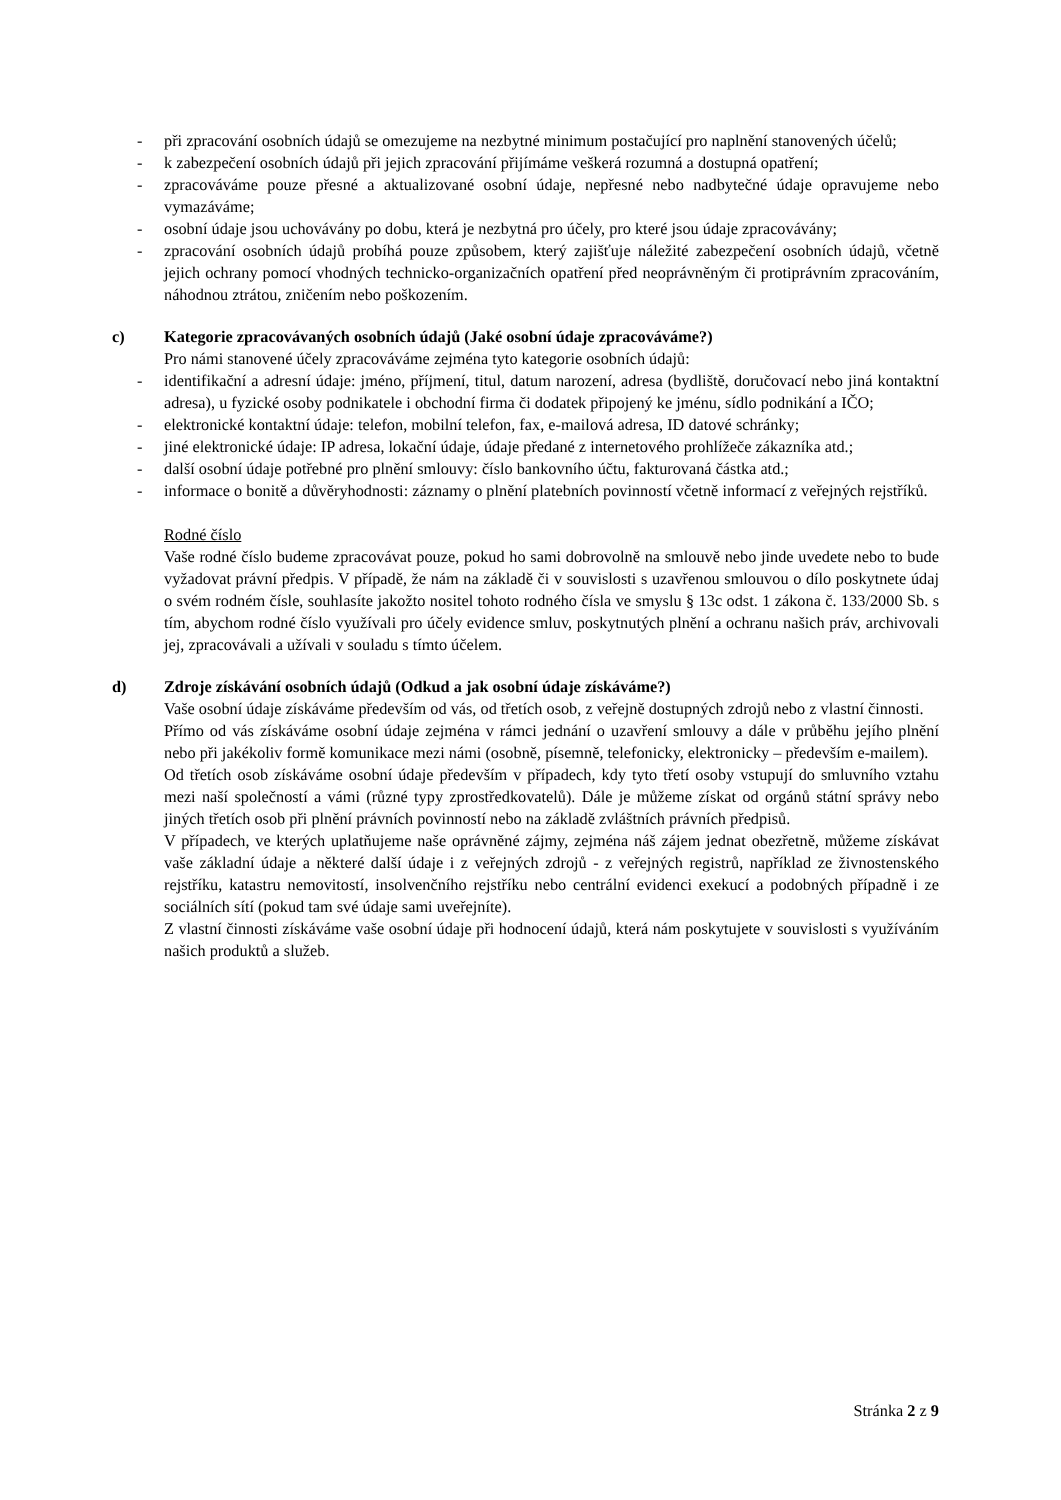- při zpracování osobních údajů se omezujeme na nezbytné minimum postačující pro naplnění stanovených účelů;
- k zabezpečení osobních údajů při jejich zpracování přijímáme veškerá rozumná a dostupná opatření;
- zpracováváme pouze přesné a aktualizované osobní údaje, nepřesné nebo nadbytečné údaje opravujeme nebo vymazáváme;
- osobní údaje jsou uchovávány po dobu, která je nezbytná pro účely, pro které jsou údaje zpracovávány;
- zpracování osobních údajů probíhá pouze způsobem, který zajišťuje náležité zabezpečení osobních údajů, včetně jejich ochrany pomocí vhodných technicko-organizačních opatření před neoprávněným či protiprávním zpracováním, náhodnou ztrátou, zničením nebo poškozením.
c) Kategorie zpracovávaných osobních údajů (Jaké osobní údaje zpracováváme?)
Pro námi stanovené účely zpracováváme zejména tyto kategorie osobních údajů:
- identifikační a adresní údaje: jméno, příjmení, titul, datum narození, adresa (bydliště, doručovací nebo jiná kontaktní adresa), u fyzické osoby podnikatele i obchodní firma či dodatek připojený ke jménu, sídlo podnikání a IČO;
- elektronické kontaktní údaje: telefon, mobilní telefon, fax, e-mailová adresa, ID datové schránky;
- jiné elektronické údaje: IP adresa, lokační údaje, údaje předané z internetového prohlížeče zákazníka atd.;
- další osobní údaje potřebné pro plnění smlouvy: číslo bankovního účtu, fakturovaná částka atd.;
- informace o bonitě a důvěryhodnosti: záznamy o plnění platebních povinností včetně informací z veřejných rejstříků.
Rodné číslo
Vaše rodné číslo budeme zpracovávat pouze, pokud ho sami dobrovolně na smlouvě nebo jinde uvedete nebo to bude vyžadovat právní předpis. V případě, že nám na základě či v souvislosti s uzavřenou smlouvou o dílo poskytnete údaj o svém rodném čísle, souhlasíte jakožto nositel tohoto rodného čísla ve smyslu § 13c odst. 1 zákona č. 133/2000 Sb. s tím, abychom rodné číslo využívali pro účely evidence smluv, poskytnutých plnění a ochranu našich práv, archivovali jej, zpracovávali a užívali v souladu s tímto účelem.
d) Zdroje získávání osobních údajů (Odkud a jak osobní údaje získáváme?)
Vaše osobní údaje získáváme především od vás, od třetích osob, z veřejně dostupných zdrojů nebo z vlastní činnosti.
Přímo od vás získáváme osobní údaje zejména v rámci jednání o uzavření smlouvy a dále v průběhu jejího plnění nebo při jakékoliv formě komunikace mezi námi (osobně, písemně, telefonicky, elektronicky – především e-mailem).
Od třetích osob získáváme osobní údaje především v případech, kdy tyto třetí osoby vstupují do smluvního vztahu mezi naší společností a vámi (různé typy zprostředkovatelů). Dále je můžeme získat od orgánů státní správy nebo jiných třetích osob při plnění právních povinností nebo na základě zvláštních právních předpisů.
V případech, ve kterých uplatňujeme naše oprávněné zájmy, zejména náš zájem jednat obezřetně, můžeme získávat vaše základní údaje a některé další údaje i z veřejných zdrojů - z veřejných registrů, například ze živnostenského rejstříku, katastru nemovitostí, insolvenčního rejstříku nebo centrální evidenci exekucí a podobných případně i ze sociálních sítí (pokud tam své údaje sami uveřejníte).
Z vlastní činnosti získáváme vaše osobní údaje při hodnocení údajů, která nám poskytujete v souvislosti s využíváním našich produktů a služeb.
Stránka 2 z 9